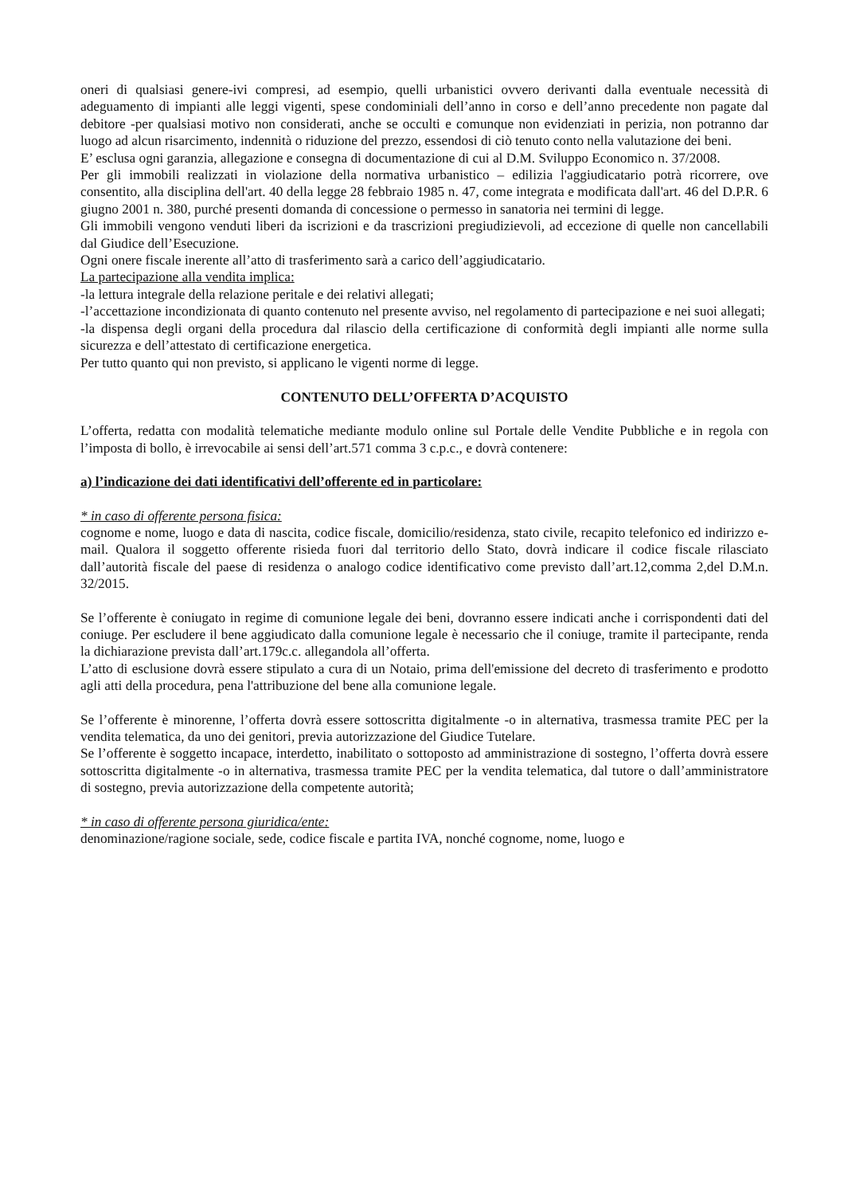oneri di qualsiasi genere-ivi compresi, ad esempio, quelli urbanistici ovvero derivanti dalla eventuale necessità di adeguamento di impianti alle leggi vigenti, spese condominiali dell’anno in corso e dell’anno precedente non pagate dal debitore -per qualsiasi motivo non considerati, anche se occulti e comunque non evidenziati in perizia, non potranno dar luogo ad alcun risarcimento, indennità o riduzione del prezzo, essendosi di ciò tenuto conto nella valutazione dei beni.
E’ esclusa ogni garanzia, allegazione e consegna di documentazione di cui al D.M. Sviluppo Economico n. 37/2008.
Per gli immobili realizzati in violazione della normativa urbanistico – edilizia l'aggiudicatario potrà ricorrere, ove consentito, alla disciplina dell'art. 40 della legge 28 febbraio 1985 n. 47, come integrata e modificata dall'art. 46 del D.P.R. 6 giugno 2001 n. 380, purché presenti domanda di concessione o permesso in sanatoria nei termini di legge.
Gli immobili vengono venduti liberi da iscrizioni e da trascrizioni pregiudizievoli, ad eccezione di quelle non cancellabili dal Giudice dell’Esecuzione.
Ogni onere fiscale inerente all’atto di trasferimento sarà a carico dell’aggiudicatario.
La partecipazione alla vendita implica:
-la lettura integrale della relazione peritale e dei relativi allegati;
-l’accettazione incondizionata di quanto contenuto nel presente avviso, nel regolamento di partecipazione e nei suoi allegati;
-la dispensa degli organi della procedura dal rilascio della certificazione di conformità degli impianti alle norme sulla sicurezza e dell’attestato di certificazione energetica.
Per tutto quanto qui non previsto, si applicano le vigenti norme di legge.
CONTENUTO DELL’OFFERTA D’ACQUISTO
L’offerta, redatta con modalità telematiche mediante modulo online sul Portale delle Vendite Pubbliche e in regola con l’imposta di bollo, è irrevocabile ai sensi dell’art.571 comma 3 c.p.c., e dovrà contenere:
a) l’indicazione dei dati identificativi dell’offerente ed in particolare:
* in caso di offerente persona fisica:
cognome e nome, luogo e data di nascita, codice fiscale, domicilio/residenza, stato civile, recapito telefonico ed indirizzo e-mail. Qualora il soggetto offerente risieda fuori dal territorio dello Stato, dovrà indicare il codice fiscale rilasciato dall’autorità fiscale del paese di residenza o analogo codice identificativo come previsto dall’art.12,comma 2,del D.M.n. 32/2015.
Se l’offerente è coniugato in regime di comunione legale dei beni, dovranno essere indicati anche i corrispondenti dati del coniuge. Per escludere il bene aggiudicato dalla comunione legale è necessario che il coniuge, tramite il partecipante, renda la dichiarazione prevista dall’art.179c.c. allegandola all’offerta.
L’atto di esclusione dovrà essere stipulato a cura di un Notaio, prima dell'emissione del decreto di trasferimento e prodotto agli atti della procedura, pena l'attribuzione del bene alla comunione legale.
Se l’offerente è minorenne, l’offerta dovrà essere sottoscritta digitalmente -o in alternativa, trasmessa tramite PEC per la vendita telematica, da uno dei genitori, previa autorizzazione del Giudice Tutelare.
Se l’offerente è soggetto incapace, interdetto, inabilitato o sottoposto ad amministrazione di sostegno, l’offerta dovrà essere sottoscritta digitalmente -o in alternativa, trasmessa tramite PEC per la vendita telematica, dal tutore o dall’amministratore di sostegno, previa autorizzazione della competente autorità;
* in caso di offerente persona giuridica/ente:
denominazione/ragione sociale, sede, codice fiscale e partita IVA, nonché cognome, nome, luogo e